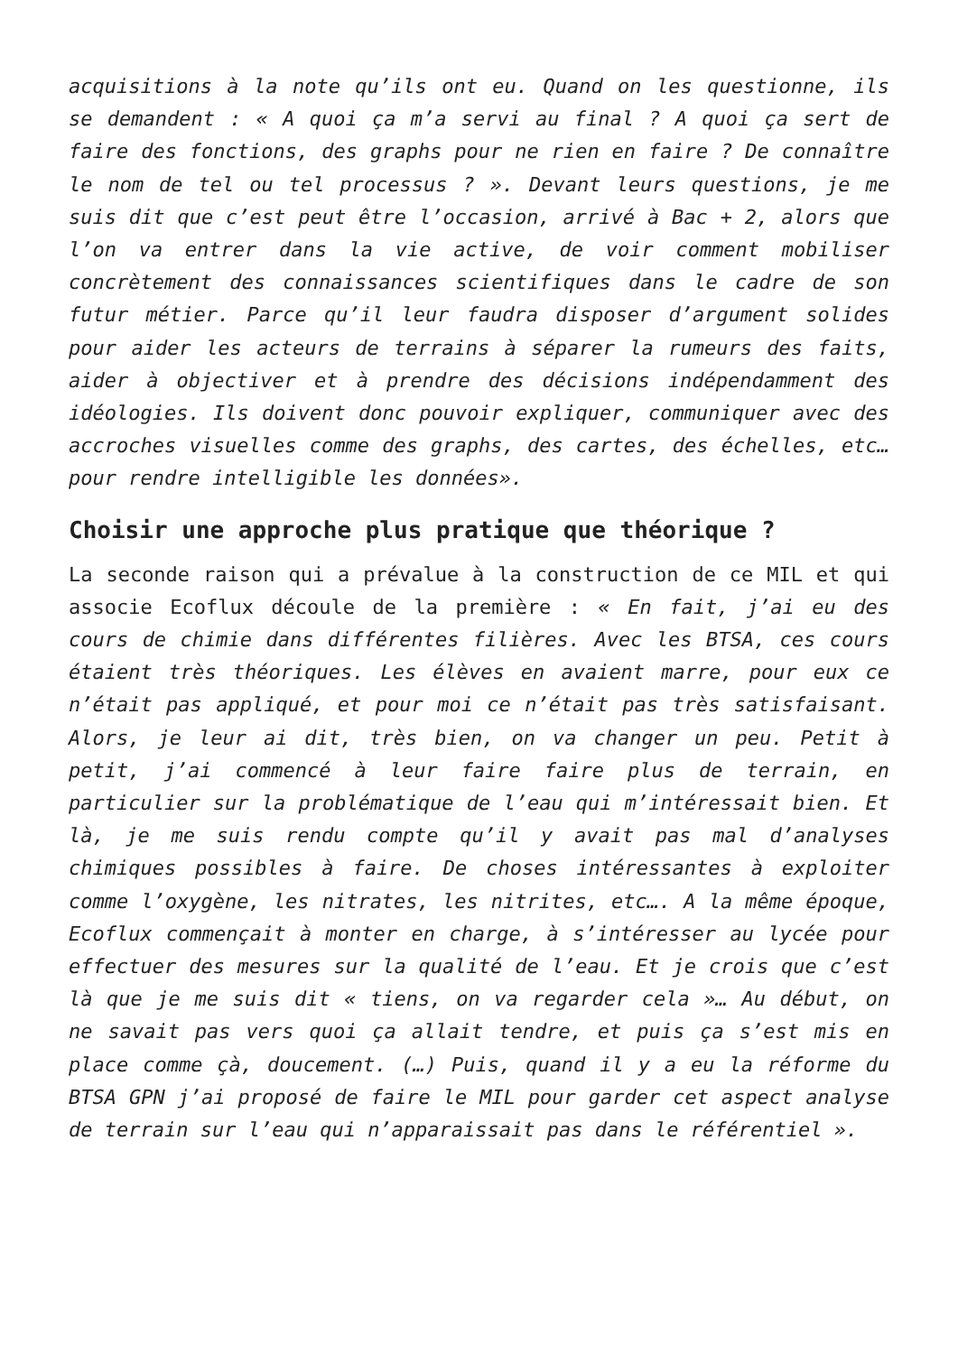acquisitions à la note qu’ils ont eu. Quand on les questionne, ils se demandent : « A quoi ça m’a servi au final ? A quoi ça sert de faire des fonctions, des graphs pour ne rien en faire ? De connaître le nom de tel ou tel processus ? ». Devant leurs questions, je me suis dit que c’est peut être l’occasion, arrivé à Bac + 2, alors que l’on va entrer dans la vie active, de voir comment mobiliser concrètement des connaissances scientifiques dans le cadre de son futur métier. Parce qu’il leur faudra disposer d’argument solides pour aider les acteurs de terrains à séparer la rumeurs des faits, aider à objectiver et à prendre des décisions indépendamment des idéologies. Ils doivent donc pouvoir expliquer, communiquer avec des accroches visuelles comme des graphs, des cartes, des échelles, etc… pour rendre intelligible les données».
Choisir une approche plus pratique que théorique ?
La seconde raison qui a prévalue à la construction de ce MIL et qui associe Ecoflux découle de la première : « En fait, j’ai eu des cours de chimie dans différentes filières. Avec les BTSA, ces cours étaient très théoriques. Les élèves en avaient marre, pour eux ce n’était pas appliqué, et pour moi ce n’était pas très satisfaisant. Alors, je leur ai dit, très bien, on va changer un peu. Petit à petit, j’ai commencé à leur faire faire plus de terrain, en particulier sur la problématique de l’eau qui m’intéressait bien. Et là, je me suis rendu compte qu’il y avait pas mal d’analyses chimiques possibles à faire. De choses intéressantes à exploiter comme l’oxygène, les nitrates, les nitrites, etc…. A la même époque, Ecoflux commençait à monter en charge, à s’intéresser au lycée pour effectuer des mesures sur la qualité de l’eau. Et je crois que c’est là que je me suis dit « tiens, on va regarder cela »… Au début, on ne savait pas vers quoi ça allait tendre, et puis ça s’est mis en place comme çà, doucement. (…) Puis, quand il y a eu la réforme du BTSA GPN j’ai proposé de faire le MIL pour garder cet aspect analyse de terrain sur l’eau qui n’apparaissait pas dans le référentiel ».